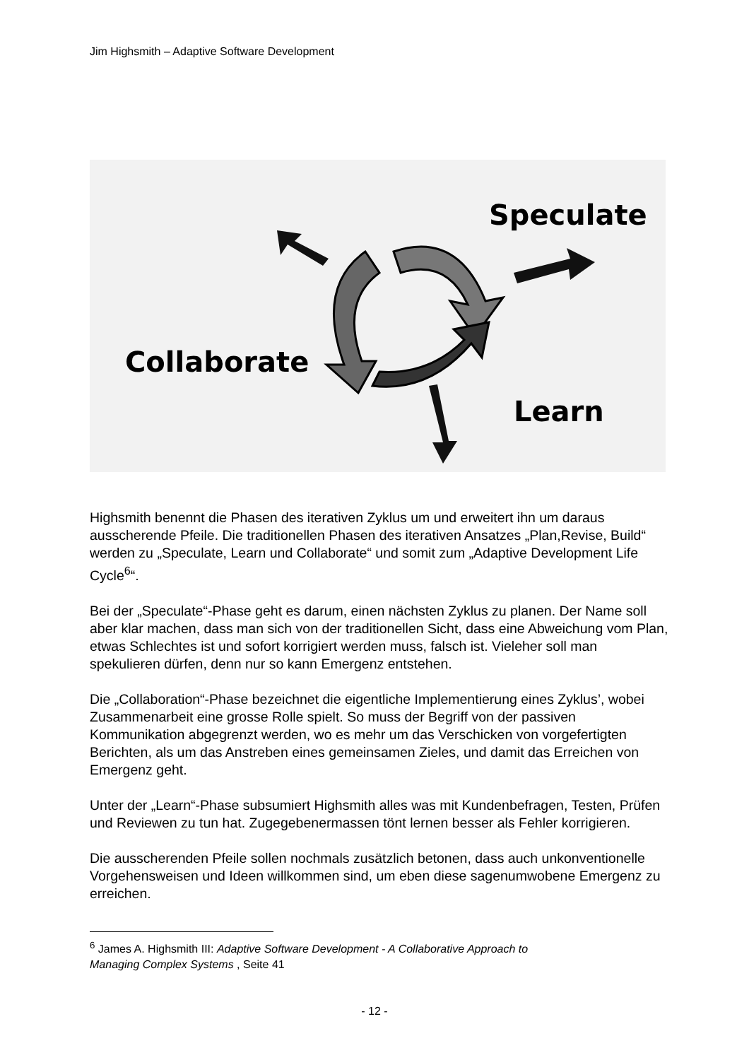Jim Highsmith – Adaptive Software Development
Speculate
Collaborate
Learn
Highsmith benennt die Phasen des iterativen Zyklus um und erweitert ihn um daraus ausscherende Pfeile. Die traditionellen Phasen des iterativen Ansatzes „Plan,Revise, Build“ werden zu „Speculate, Learn und Collaborate“ und somit zum „Adaptive Development Life Cycle<sup>6</sup>“.
Bei der „Speculate“-Phase geht es darum, einen nächsten Zyklus zu planen. Der Name soll aber klar machen, dass man sich von der traditionellen Sicht, dass eine Abweichung vom Plan, etwas Schlechtes ist und sofort korrigiert werden muss, falsch ist. Vieleher soll man spekulieren dürfen, denn nur so kann Emergenz entstehen.
Die „Collaboration“-Phase bezeichnet die eigentliche Implementierung eines Zyklus’, wobei Zusammenarbeit eine grosse Rolle spielt. So muss der Begriff von der passiven Kommunikation abgegrenzt werden, wo es mehr um das Verschicken von vorgefertigten Berichten, als um das Anstreben eines gemeinsamen Zieles, und damit das Erreichen von Emergenz geht.
Unter der „Learn“-Phase subsumiert Highsmith alles was mit Kundenbefragen, Testen, Prüfen und Reviewen zu tun hat. Zugegebenermassen tönt lernen besser als Fehler korrigieren.
Die ausscherenden Pfeile sollen nochmals zusätzlich betonen, dass auch unkonventionelle Vorgehensweisen und Ideen willkommen sind, um eben diese sagenumwobene Emergenz zu erreichen.
<sup>6</sup> James A. Highsmith III: Adaptive Software Development - A Collaborative Approach to Managing Complex Systems , Seite 41
- 12 -